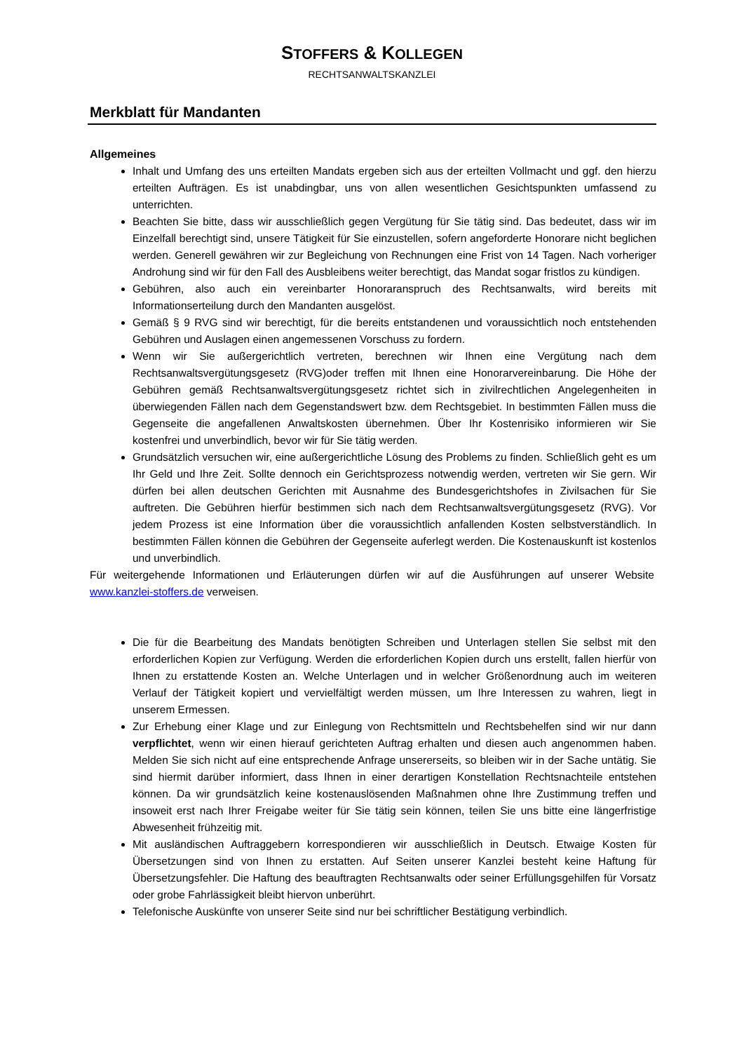STOFFERS & KOLLEGEN
RECHTSANWALTSKANZLEI
Merkblatt für Mandanten
Allgemeines
Inhalt und Umfang des uns erteilten Mandats ergeben sich aus der erteilten Vollmacht und ggf. den hierzu erteilten Aufträgen. Es ist unabdingbar, uns von allen wesentlichen Gesichtspunkten umfassend zu unterrichten.
Beachten Sie bitte, dass wir ausschließlich gegen Vergütung für Sie tätig sind. Das bedeutet, dass wir im Einzelfall berechtigt sind, unsere Tätigkeit für Sie einzustellen, sofern angeforderte Honorare nicht beglichen werden. Generell gewähren wir zur Begleichung von Rechnungen eine Frist von 14 Tagen. Nach vorheriger Androhung sind wir für den Fall des Ausbleibens weiter berechtigt, das Mandat sogar fristlos zu kündigen.
Gebühren, also auch ein vereinbarter Honoraranspruch des Rechtsanwalts, wird bereits mit Informationserteilung durch den Mandanten ausgelöst.
Gemäß § 9 RVG sind wir berechtigt, für die bereits entstandenen und voraussichtlich noch entstehenden Gebühren und Auslagen einen angemessenen Vorschuss zu fordern.
Wenn wir Sie außergerichtlich vertreten, berechnen wir Ihnen eine Vergütung nach dem Rechtsanwaltsvergütungsgesetz (RVG)oder treffen mit Ihnen eine Honorarvereinbarung. Die Höhe der Gebühren gemäß Rechtsanwaltsvergütungsgesetz richtet sich in zivilrechtlichen Angelegenheiten in überwiegenden Fällen nach dem Gegenstandswert bzw. dem Rechtsgebiet. In bestimmten Fällen muss die Gegenseite die angefallenen Anwaltskosten übernehmen. Über Ihr Kostenrisiko informieren wir Sie kostenfrei und unverbindlich, bevor wir für Sie tätig werden.
Grundsätzlich versuchen wir, eine außergerichtliche Lösung des Problems zu finden. Schließlich geht es um Ihr Geld und Ihre Zeit. Sollte dennoch ein Gerichtsprozess notwendig werden, vertreten wir Sie gern. Wir dürfen bei allen deutschen Gerichten mit Ausnahme des Bundesgerichtshofes in Zivilsachen für Sie auftreten. Die Gebühren hierfür bestimmen sich nach dem Rechtsanwaltsvergütungsgesetz (RVG). Vor jedem Prozess ist eine Information über die voraussichtlich anfallenden Kosten selbstverständlich. In bestimmten Fällen können die Gebühren der Gegenseite auferlegt werden. Die Kostenauskunft ist kostenlos und unverbindlich.
Für weitergehende Informationen und Erläuterungen dürfen wir auf die Ausführungen auf unserer Website www.kanzlei-stoffers.de verweisen.
Die für die Bearbeitung des Mandats benötigten Schreiben und Unterlagen stellen Sie selbst mit den erforderlichen Kopien zur Verfügung. Werden die erforderlichen Kopien durch uns erstellt, fallen hierfür von Ihnen zu erstattende Kosten an. Welche Unterlagen und in welcher Größenordnung auch im weiteren Verlauf der Tätigkeit kopiert und vervielfältigt werden müssen, um Ihre Interessen zu wahren, liegt in unserem Ermessen.
Zur Erhebung einer Klage und zur Einlegung von Rechtsmitteln und Rechtsbehelfen sind wir nur dann verpflichtet, wenn wir einen hierauf gerichteten Auftrag erhalten und diesen auch angenommen haben. Melden Sie sich nicht auf eine entsprechende Anfrage unsererseits, so bleiben wir in der Sache untätig. Sie sind hiermit darüber informiert, dass Ihnen in einer derartigen Konstellation Rechtsnachteile entstehen können. Da wir grundsätzlich keine kostenauslösenden Maßnahmen ohne Ihre Zustimmung treffen und insoweit erst nach Ihrer Freigabe weiter für Sie tätig sein können, teilen Sie uns bitte eine längerfristige Abwesenheit frühzeitig mit.
Mit ausländischen Auftraggebern korrespondieren wir ausschließlich in Deutsch. Etwaige Kosten für Übersetzungen sind von Ihnen zu erstatten. Auf Seiten unserer Kanzlei besteht keine Haftung für Übersetzungsfehler. Die Haftung des beauftragten Rechtsanwalts oder seiner Erfüllungsgehilfen für Vorsatz oder grobe Fahrlässigkeit bleibt hiervon unberührt.
Telefonische Auskünfte von unserer Seite sind nur bei schriftlicher Bestätigung verbindlich.